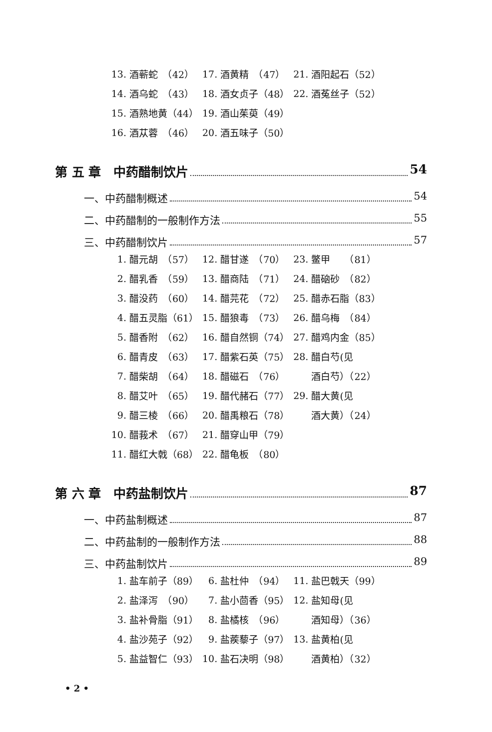| 13. | 酒蕲蛇 （42） | 17. | 酒黄精 （47） | 21. | 酒阳起石（52） |
| 14. | 酒乌蛇 （43） | 18. | 酒女贞子（48） | 22. | 酒菟丝子（52） |
| 15. | 酒熟地黄（44） | 19. | 酒山茱萸（49） | | |
| 16. | 酒苁蓉 （46） | 20. | 酒五味子（50） | | |
第 五 章　中药醋制饮片 54
一、中药醋制概述 54
二、中药醋制的一般制作方法 55
三、中药醋制饮片 57
| 1. | 醋元胡 （57） | 12. | 醋甘遂 （70） | 23. | 鳖甲 （81） |
| 2. | 醋乳香 （59） | 13. | 醋商陆 （71） | 24. | 醋硇砂 （82） |
| 3. | 醋没药 （60） | 14. | 醋芫花 （72） | 25. | 醋赤石脂（83） |
| 4. | 醋五灵脂（61） | 15. | 醋狼毒 （73） | 26. | 醋乌梅 （84） |
| 5. | 醋香附 （62） | 16. | 醋自然铜（74） | 27. | 醋鸡内金（85） |
| 6. | 醋青皮 （63） | 17. | 醋紫石英（75） | 28. | 醋白芍(见 |
| 7. | 醋柴胡 （64） | 18. | 醋磁石 （76） | | 酒白芍）（22） |
| 8. | 醋艾叶 （65） | 19. | 醋代赭石（77） | 29. | 醋大黄(见 |
| 9. | 醋三棱 （66） | 20. | 醋禹粮石（78） | | 酒大黄）（24） |
| 10. | 醋莪术 （67） | 21. | 醋穿山甲（79） | | |
| 11. | 醋红大戟（68） | 22. | 醋龟板 （80） | | |
第 六 章　中药盐制饮片 87
一、中药盐制概述 87
二、中药盐制的一般制作方法 88
三、中药盐制饮片 89
| 1. | 盐车前子（89） | 6. | 盐杜仲 （94） | 11. | 盐巴戟天（99） |
| 2. | 盐泽泻 （90） | 7. | 盐小茴香（95） | 12. | 盐知母(见 |
| 3. | 盐补骨脂（91） | 8. | 盐橘核 （96） | | 酒知母）（36） |
| 4. | 盐沙苑子（92） | 9. | 盐蒺藜子（97） | 13. | 盐黄柏(见 |
| 5. | 盐益智仁（93） | 10. | 盐石决明（98） | | 酒黄柏）（32） |
• 2 •